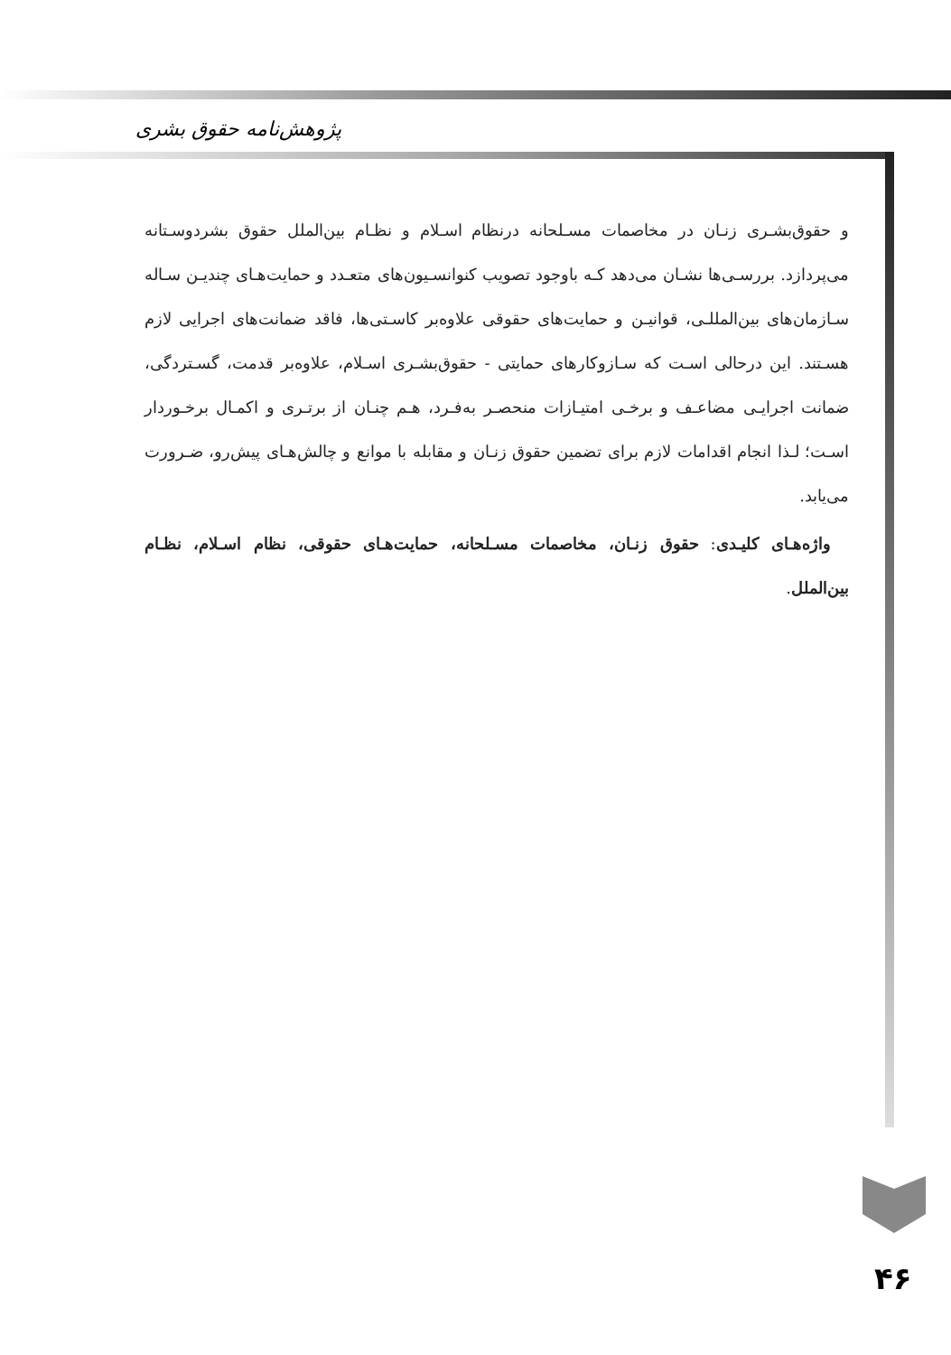پژوهش‌نامه حقوق بشری
و حقوق‌بشـری زنـان در مخاصمات مسـلحانه درنظام اسـلام و نظـام بین‌الملل حقوق بشردوسـتانه می‌پردازد. بررسـی‌ها نشـان می‌دهد کـه باوجود تصویب کنوانسـیون‌های متعـدد و حمایت‌هـای چندیـن سـاله سـازمان‌های بین‌المللـی، قوانیـن و حمایت‌های حقوقی علاوه‌بر کاسـتی‌ها، فاقد ضمانت‌های اجرایی لازم هسـتند. این درحالی اسـت که سـازوکارهای حمایتی - حقوق‌بشـری اسـلام، علاوه‌بر قدمت، گسـتردگی، ضمانت اجرایـی مضاعـف و برخـی امتیـازات منحصـر به‌فـرد، هـم چنـان از برتـری و اکمـال برخـوردار اسـت؛ لـذا انجام اقدامات لازم برای تضمین حقوق زنـان و مقابله با موانع و چالش‌هـای پیش‌رو، ضـرورت می‌یابد.
واژه‌هـای کلیـدی: حقوق زنـان، مخاصمات مسـلحانه، حمایت‌هـای حقوقی، نظام اسـلام، نظـام بین‌الملل.
۴۶